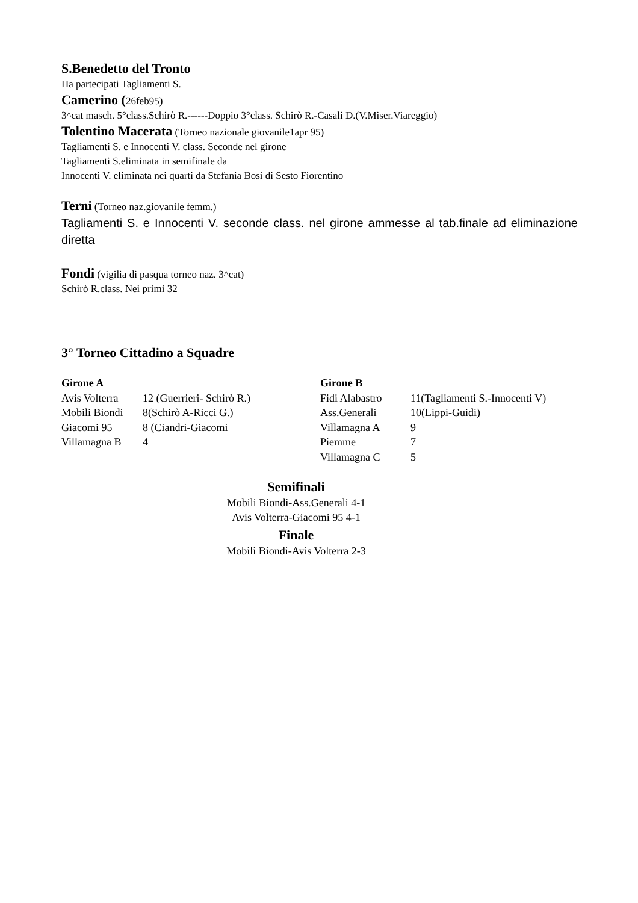S.Benedetto del Tronto
Ha partecipati Tagliamenti S.
Camerino (26feb95)
3^cat masch. 5°class.Schirò R.------Doppio 3°class. Schirò R.-Casali D.(V.Miser.Viareggio)
Tolentino Macerata (Torneo nazionale giovanile1apr 95)
Tagliamenti S. e Innocenti V. class. Seconde nel girone
Tagliamenti S.eliminata in semifinale da
Innocenti V. eliminata nei quarti da Stefania Bosi di Sesto Fiorentino
Terni (Torneo naz.giovanile femm.)
Tagliamenti S. e Innocenti V. seconde class. nel girone ammesse al tab.finale ad eliminazione diretta
Fondi (vigilia di pasqua torneo naz. 3^cat)
Schirò R.class. Nei primi 32
3° Torneo Cittadino a Squadre
| Girone A | | Girone B | |
| Avis Volterra | 12 (Guerrieri- Schirò R.) | Fidi Alabastro | 11(Tagliamenti S.-Innocenti V) |
| Mobili Biondi | 8(Schirò A-Ricci G.) | Ass.Generali | 10(Lippi-Guidi) |
| Giacomi 95 | 8 (Ciandri-Giacomi | Villamagna A | 9 |
| Villamagna B | 4 | Piemme | 7 |
| | | Villamagna C | 5 |
Semifinali
Mobili Biondi-Ass.Generali 4-1
Avis Volterra-Giacomi 95 4-1
Finale
Mobili Biondi-Avis Volterra 2-3